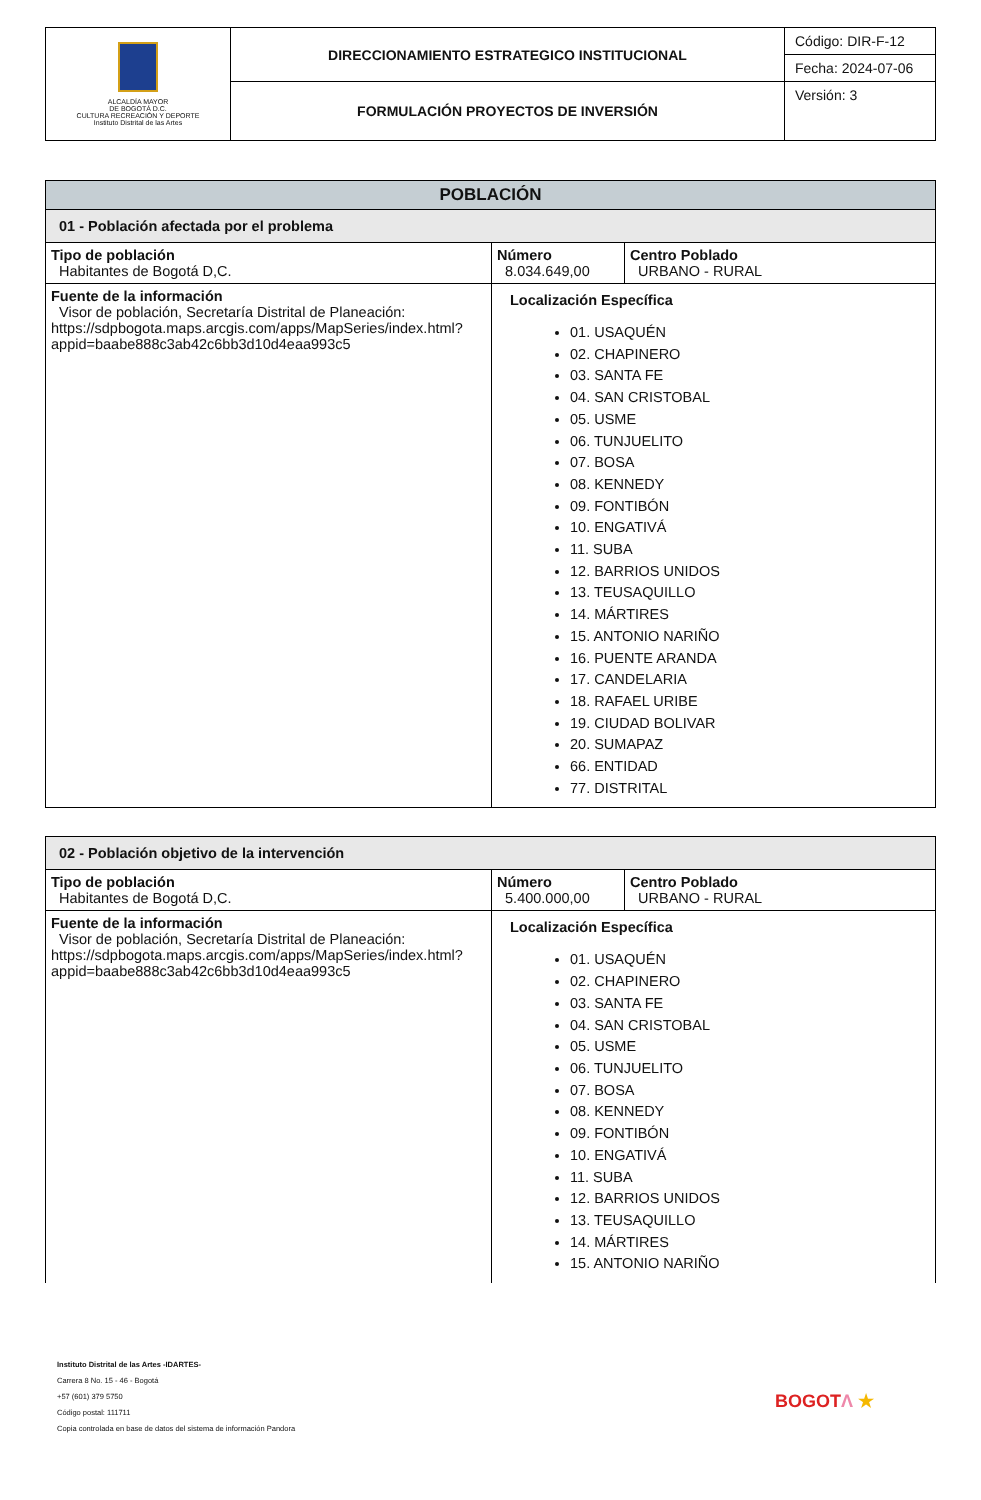| ALCALDÍA MAYOR DE BOGOTÁ D.C. CULTURA RECREACIÓN Y DEPORTE Instituto Distrital de las Artes | DIRECCIONAMIENTO ESTRATEGICO INSTITUCIONAL | Código: DIR-F-12 |
| | | Fecha: 2024-07-06 |
| | FORMULACIÓN PROYECTOS DE INVERSIÓN | Versión: 3 |
| POBLACIÓN | | |
| --- | --- | --- |
| 01 - Población afectada por el problema | | |
| Tipo de población Habitantes de Bogotá D,C. | Número 8.034.649,00 | Centro Poblado URBANO - RURAL |
| Fuente de la información Visor de población, Secretaría Distrital de Planeación: https://sdpbogota.maps.arcgis.com/apps/MapSeries/index.html?appid=baabe888c3ab42c6bb3d10d4eaa993c5 | Localización Específica 01. USAQUÉN 02. CHAPINERO 03. SANTA FE 04. SAN CRISTOBAL 05. USME 06. TUNJUELITO 07. BOSA 08. KENNEDY 09. FONTIBÓN 10. ENGATIVÁ 11. SUBA 12. BARRIOS UNIDOS 13. TEUSAQUILLO 14. MÁRTIRES 15. ANTONIO NARIÑO 16. PUENTE ARANDA 17. CANDELARIA 18. RAFAEL URIBE 19. CIUDAD BOLIVAR 20. SUMAPAZ 66. ENTIDAD 77. DISTRITAL | |
| 02 - Población objetivo de la intervención | | |
| --- | --- | --- |
| Tipo de población Habitantes de Bogotá D,C. | Número 5.400.000,00 | Centro Poblado URBANO - RURAL |
| Fuente de la información Visor de población, Secretaría Distrital de Planeación: https://sdpbogota.maps.arcgis.com/apps/MapSeries/index.html?appid=baabe888c3ab42c6bb3d10d4eaa993c5 | Localización Específica 01. USAQUÉN 02. CHAPINERO 03. SANTA FE 04. SAN CRISTOBAL 05. USME 06. TUNJUELITO 07. BOSA 08. KENNEDY 09. FONTIBÓN 10. ENGATIVÁ 11. SUBA 12. BARRIOS UNIDOS 13. TEUSAQUILLO 14. MÁRTIRES 15. ANTONIO NARIÑO | |
Instituto Distrital de las Artes -IDARTES-
Carrera 8 No. 15 - 46 - Bogotá
+57 (601) 379 5750
Código postal: 111711
Copia controlada en base de datos del sistema de información Pandora
BOGOTΛ ★